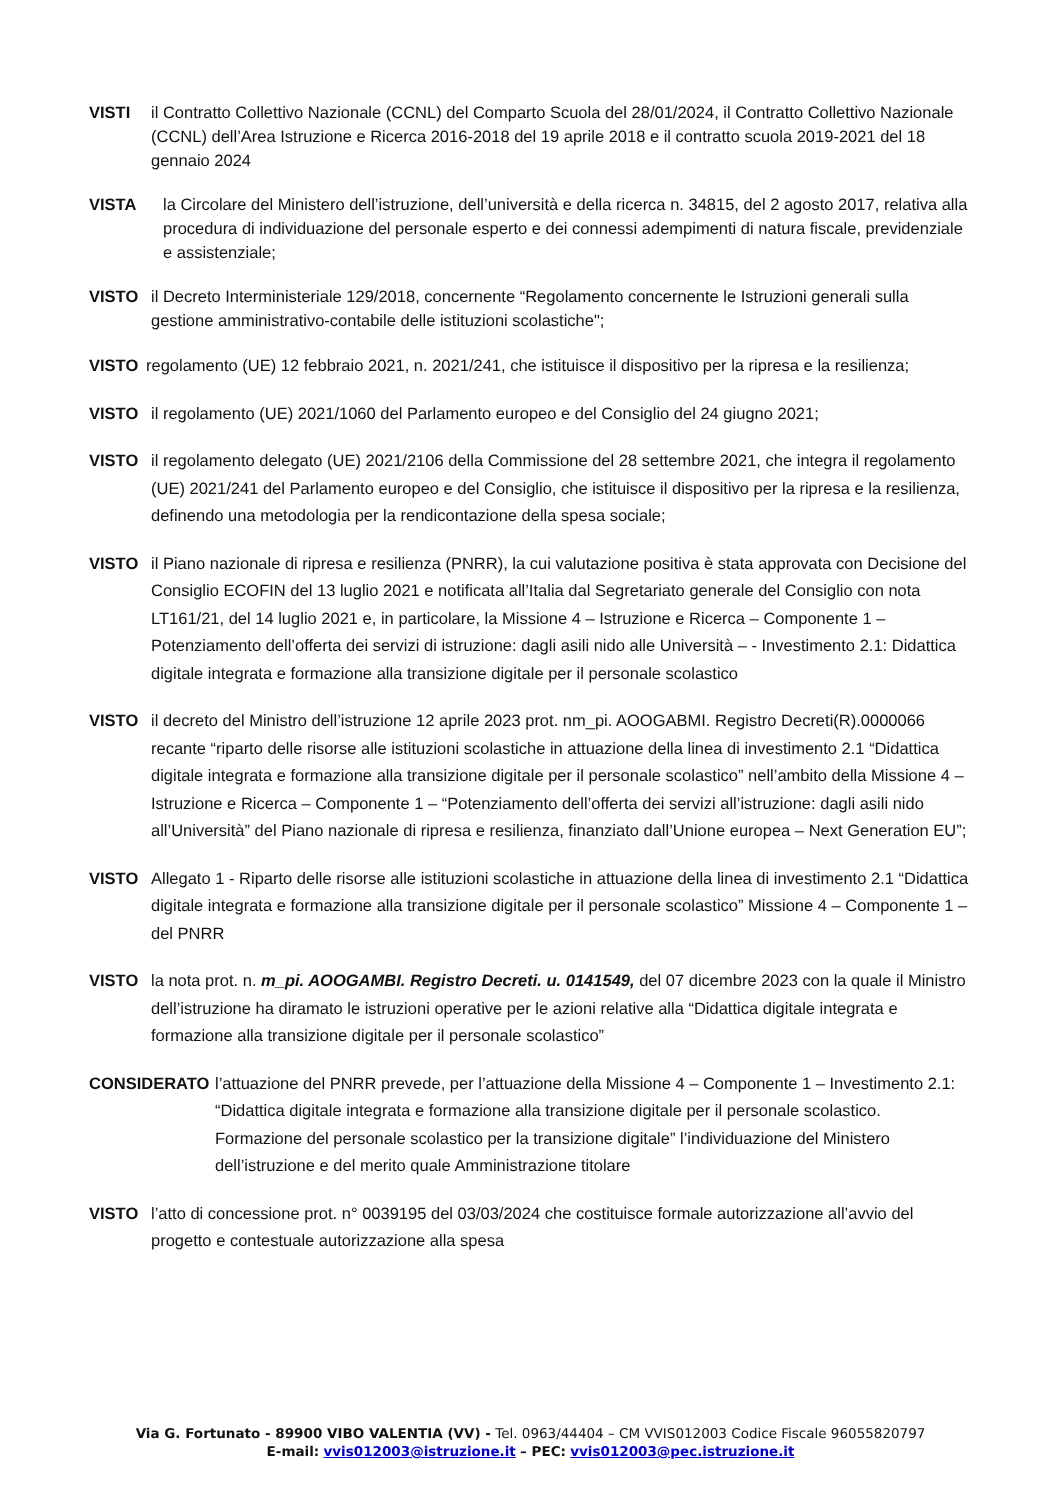VISTI il Contratto Collettivo Nazionale (CCNL) del Comparto Scuola del 28/01/2024, il Contratto Collettivo Nazionale (CCNL) dell’Area Istruzione e Ricerca 2016-2018 del 19 aprile 2018 e il contratto scuola 2019-2021 del 18 gennaio 2024
VISTA la Circolare del Ministero dell’istruzione, dell’università e della ricerca n. 34815, del 2 agosto 2017, relativa alla procedura di individuazione del personale esperto e dei connessi adempimenti di natura fiscale, previdenziale e assistenziale;
VISTO il Decreto Interministeriale 129/2018, concernente “Regolamento concernente le Istruzioni generali sulla gestione amministrativo-contabile delle istituzioni scolastiche";
VISTO regolamento (UE) 12 febbraio 2021, n. 2021/241, che istituisce il dispositivo per la ripresa e la resilienza;
VISTO il regolamento (UE) 2021/1060 del Parlamento europeo e del Consiglio del 24 giugno 2021;
VISTO il regolamento delegato (UE) 2021/2106 della Commissione del 28 settembre 2021, che integra il regolamento (UE) 2021/241 del Parlamento europeo e del Consiglio, che istituisce il dispositivo per la ripresa e la resilienza, definendo una metodologia per la rendicontazione della spesa sociale;
VISTO il Piano nazionale di ripresa e resilienza (PNRR), la cui valutazione positiva è stata approvata con Decisione del Consiglio ECOFIN del 13 luglio 2021 e notificata all’Italia dal Segretariato generale del Consiglio con nota LT161/21, del 14 luglio 2021 e, in particolare, la Missione 4 – Istruzione e Ricerca – Componente 1 – Potenziamento dell’offerta dei servizi di istruzione: dagli asili nido alle Università – - Investimento 2.1: Didattica digitale integrata e formazione alla transizione digitale per il personale scolastico
VISTO il decreto del Ministro dell’istruzione 12 aprile 2023 prot. nm_pi. AOOGABMI. Registro Decreti(R).0000066 recante “riparto delle risorse alle istituzioni scolastiche in attuazione della linea di investimento 2.1 “Didattica digitale integrata e formazione alla transizione digitale per il personale scolastico” nell’ambito della Missione 4 – Istruzione e Ricerca – Componente 1 – “Potenziamento dell’offerta dei servizi all’istruzione: dagli asili nido all’Università” del Piano nazionale di ripresa e resilienza, finanziato dall’Unione europea – Next Generation EU”;
VISTO Allegato 1 - Riparto delle risorse alle istituzioni scolastiche in attuazione della linea di investimento 2.1 “Didattica digitale integrata e formazione alla transizione digitale per il personale scolastico” Missione 4 – Componente 1 – del PNRR
VISTO la nota prot. n. m_pi. AOOGAMBI. Registro Decreti. u. 0141549, del 07 dicembre 2023 con la quale il Ministro dell’istruzione ha diramato le istruzioni operative per le azioni relative alla “Didattica digitale integrata e formazione alla transizione digitale per il personale scolastico”
CONSIDERATO l’attuazione del PNRR prevede, per l’attuazione della Missione 4 – Componente 1 – Investimento 2.1: “Didattica digitale integrata e formazione alla transizione digitale per il personale scolastico. Formazione del personale scolastico per la transizione digitale” l’individuazione del Ministero dell’istruzione e del merito quale Amministrazione titolare
VISTO l’atto di concessione prot. n° 0039195 del 03/03/2024 che costituisce formale autorizzazione all’avvio del progetto e contestuale autorizzazione alla spesa
Via G. Fortunato - 89900 VIBO VALENTIA (VV) - Tel. 0963/44404 – CM VVIS012003 Codice Fiscale 96055820797
E-mail: vvis012003@istruzione.it – PEC: vvis012003@pec.istruzione.it